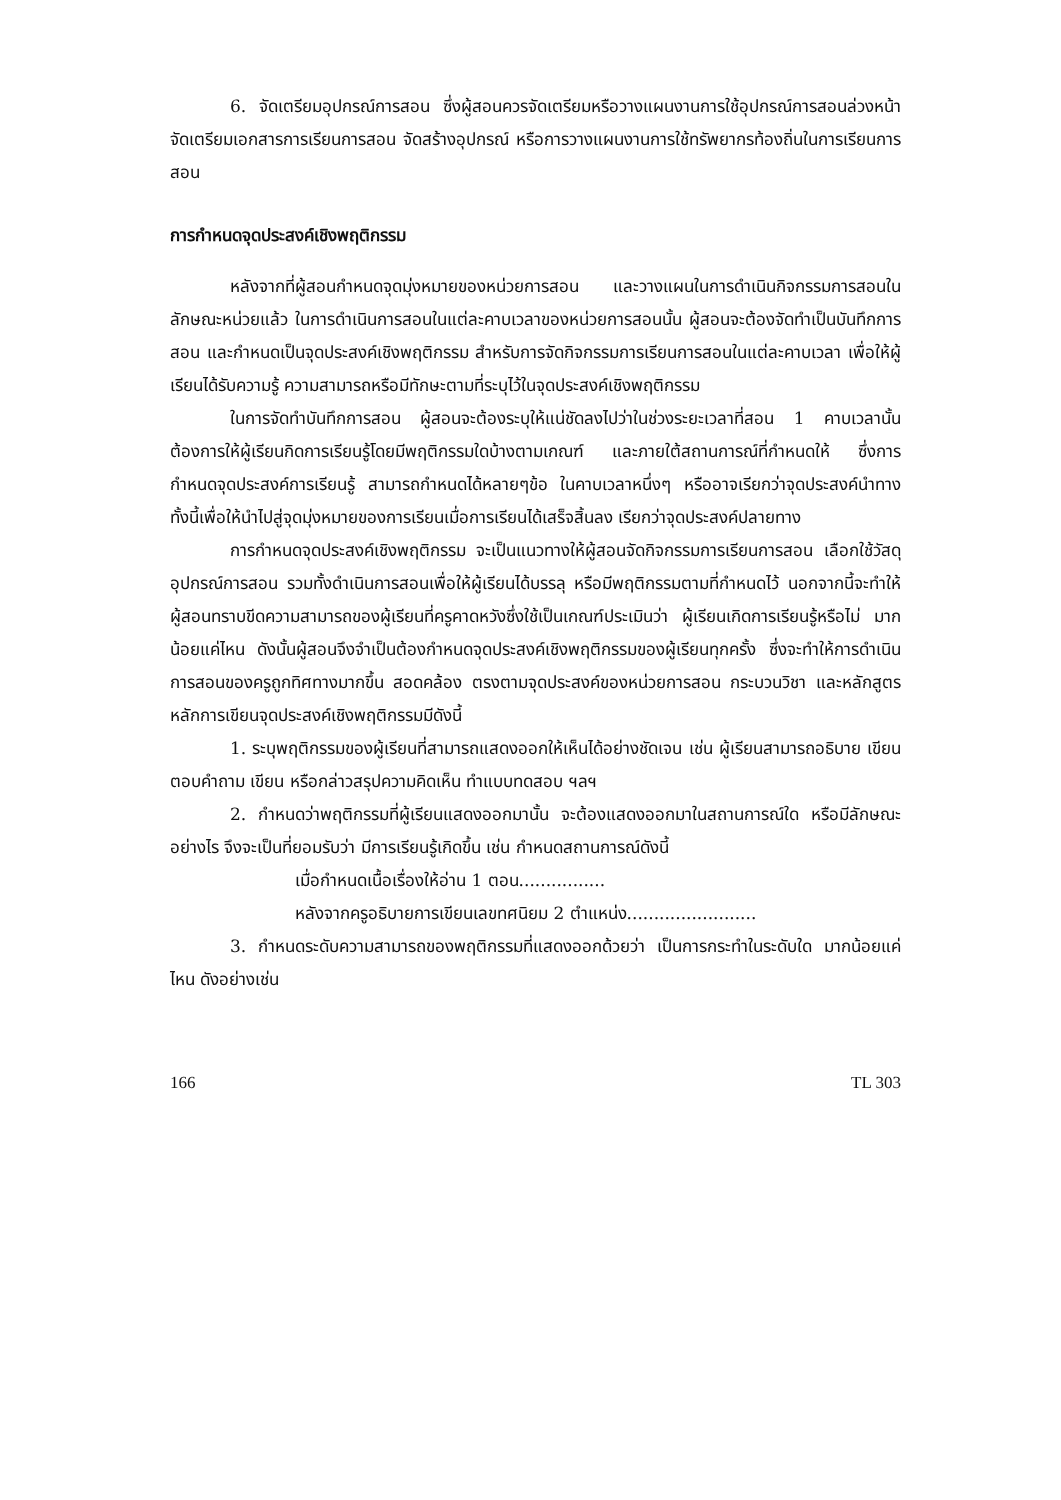6. จัดเตรียมอุปกรณ์การสอน ซึ่งผู้สอนควรจัดเตรียมหรือวางแผนงานการใช้อุปกรณ์การสอนล่วงหน้า จัดเตรียมเอกสารการเรียนการสอน จัดสร้างอุปกรณ์ หรือการวางแผนงานการใช้ทรัพยากรท้องถิ่นในการเรียนการสอน
การกำหนดจุดประสงค์เชิงพฤติกรรม
หลังจากที่ผู้สอนกำหนดจุดมุ่งหมายของหน่วยการสอน และวางแผนในการดำเนินกิจกรรมการสอนในลักษณะหน่วยแล้ว ในการดำเนินการสอนในแต่ละคาบเวลาของหน่วยการสอนนั้น ผู้สอนจะต้องจัดทำเป็นบันทึกการสอน และกำหนดเป็นจุดประสงค์เชิงพฤติกรรม สำหรับการจัดกิจกรรมการเรียนการสอนในแต่ละคาบเวลา เพื่อให้ผู้เรียนได้รับความรู้ ความสามารถหรือมีทักษะตามที่ระบุไว้ในจุดประสงค์เชิงพฤติกรรม
ในการจัดทำบันทึกการสอน ผู้สอนจะต้องระบุให้แน่ชัดลงไปว่าในช่วงระยะเวลาที่สอน 1 คาบเวลานั้น ต้องการให้ผู้เรียนกิดการเรียนรู้โดยมีพฤติกรรมใดบ้างตามเกณฑ์ และภายใต้สถานการณ์ที่กำหนดให้ ซึ่งการกำหนดจุดประสงค์การเรียนรู้ สามารถกำหนดได้หลายๆข้อ ในคาบเวลาหนึ่งๆ หรืออาจเรียกว่าจุดประสงค์นำทาง ทั้งนี้เพื่อให้นำไปสู่จุดมุ่งหมายของการเรียนเมื่อการเรียนได้เสร็จสิ้นลง เรียกว่าจุดประสงค์ปลายทาง
การกำหนดจุดประสงค์เชิงพฤติกรรม จะเป็นแนวทางให้ผู้สอนจัดกิจกรรมการเรียนการสอน เลือกใช้วัสดุ อุปกรณ์การสอน รวมทั้งดำเนินการสอนเพื่อให้ผู้เรียนได้บรรลุ หรือมีพฤติกรรมตามที่กำหนดไว้ นอกจากนี้จะทำให้ผู้สอนทราบขีดความสามารถของผู้เรียนที่ครูคาดหวังซึ่งใช้เป็นเกณฑ์ประเมินว่า ผู้เรียนเกิดการเรียนรู้หรือไม่ มากน้อยแค่ไหน ดังนั้นผู้สอนจึงจำเป็นต้องกำหนดจุดประสงค์เชิงพฤติกรรมของผู้เรียนทุกครั้ง ซึ่งจะทำให้การดำเนินการสอนของครูถูกทิศทางมากขึ้น สอดคล้อง ตรงตามจุดประสงค์ของหน่วยการสอน กระบวนวิชา และหลักสูตร หลักการเขียนจุดประสงค์เชิงพฤติกรรมมีดังนี้
1. ระบุพฤติกรรมของผู้เรียนที่สามารถแสดงออกให้เห็นได้อย่างชัดเจน เช่น ผู้เรียนสามารถอธิบาย เขียน ตอบคำถาม เขียน หรือกล่าวสรุปความคิดเห็น ทำแบบทดสอบ ฯลฯ
2. กำหนดว่าพฤติกรรมที่ผู้เรียนแสดงออกมานั้น จะต้องแสดงออกมาในสถานการณ์ใด หรือมีลักษณะอย่างไร จึงจะเป็นที่ยอมรับว่า มีการเรียนรู้เกิดขึ้น เช่น กำหนดสถานการณ์ดังนี้
เมื่อกำหนดเนื้อเรื่องให้อ่าน 1 ตอน................
หลังจากครูอธิบายการเขียนเลขทศนิยม 2 ตำแหน่ง........................
3. กำหนดระดับความสามารถของพฤติกรรมที่แสดงออกด้วยว่า เป็นการกระทำในระดับใด มากน้อยแค่ไหน ดังอย่างเช่น
166 TL 303